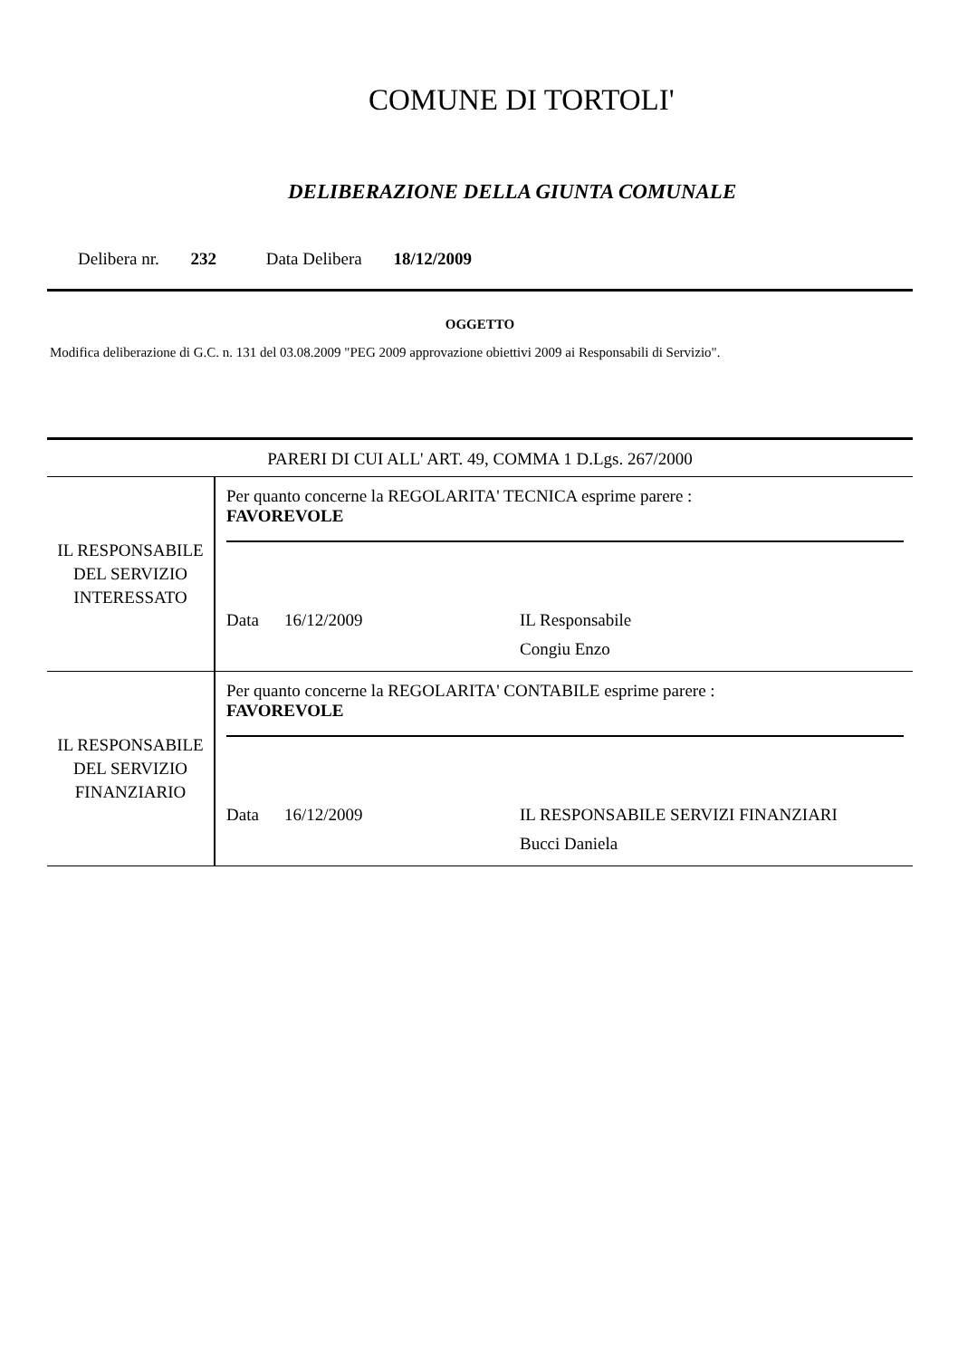COMUNE DI TORTOLI'
DELIBERAZIONE DELLA GIUNTA COMUNALE
Delibera nr. 232 Data Delibera 18/12/2009
OGGETTO
Modifica deliberazione di G.C. n. 131 del 03.08.2009 "PEG 2009 approvazione obiettivi 2009 ai Responsabili di Servizio".
| PARERI DI CUI ALL' ART. 49, COMMA 1 D.Lgs. 267/2000 | |
| IL RESPONSABILE DEL SERVIZIO INTERESSATO | Per quanto concerne la REGOLARITA' TECNICA esprime parere : FAVOREVOLE Data 16/12/2009 IL Responsabile Congiu Enzo |
| IL RESPONSABILE DEL SERVIZIO FINANZIARIO | Per quanto concerne la REGOLARITA' CONTABILE esprime parere : FAVOREVOLE Data 16/12/2009 IL RESPONSABILE SERVIZI FINANZIARI Bucci Daniela |